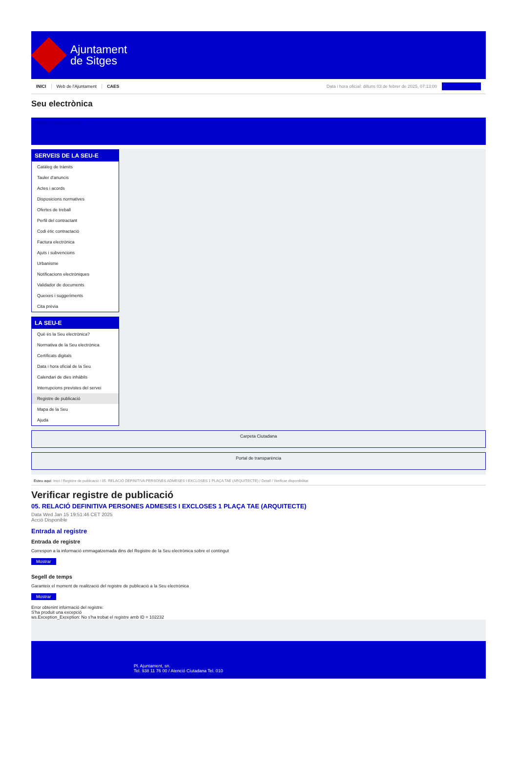Ajuntament
de Sitges
INICI Web de l'Ajuntament CAES Data i hora oficial: dilluns 03 de febrer de 2025, 07:13:00
Seu electrònica
Obtenir còpia autèntica
SERVEIS DE LA SEU-E
Catàleg de tràmits
Tauler d'anuncis
Actes i acords
Disposicions normatives
Ofertes de treball
Perfil del contractant
Codi ètic contractació
Factura electrònica
Ajuts i subvencions
Urbanisme
Notificacions electròniques
Validador de documents
Queixes i suggeriments
Cita prèvia
LA SEU-E
Què és la Seu electrònica?
Normativa de la Seu electrònica
Certificats digitals
Data i hora oficial de la Seu
Calendari de dies inhàbils
Interrupcions previstes del servei
Registre de publicació
Mapa de la Seu
Ajuda
Carpeta Ciutadana
Portal de transparència
Esteu aquí: Inici / Registre de publicació / 05. RELACIÓ DEFINITIVA PERSONES ADMESES I EXCLOSES 1 PLAÇA TAE (ARQUITECTE) / Detall / Verificar disponibilitat
Verificar registre de publicació
05. RELACIÓ DEFINITIVA PERSONES ADMESES I EXCLOSES 1 PLAÇA TAE (ARQUITECTE)
Data Wed Jan 15 19:51:46 CET 2025
Acció Disponible
Entrada al registre
Entrada de registre
Correspon a la informació emmagatzemada dins del Registre de la Seu electrònica sobre el contingut
Mostrar
Segell de temps
Garanteix el moment de realització del registre de publicació a la Seu electrònica
Mostrar
Error obtenint informació del registre:
S'ha produit una excepció
ws.Exception_Exception: No s'ha trobat el registre amb ID = 102232
Pl. Ajuntament, sn.
Tel. 938 11 76 00 / Atenció Ciutadana Tel. 010